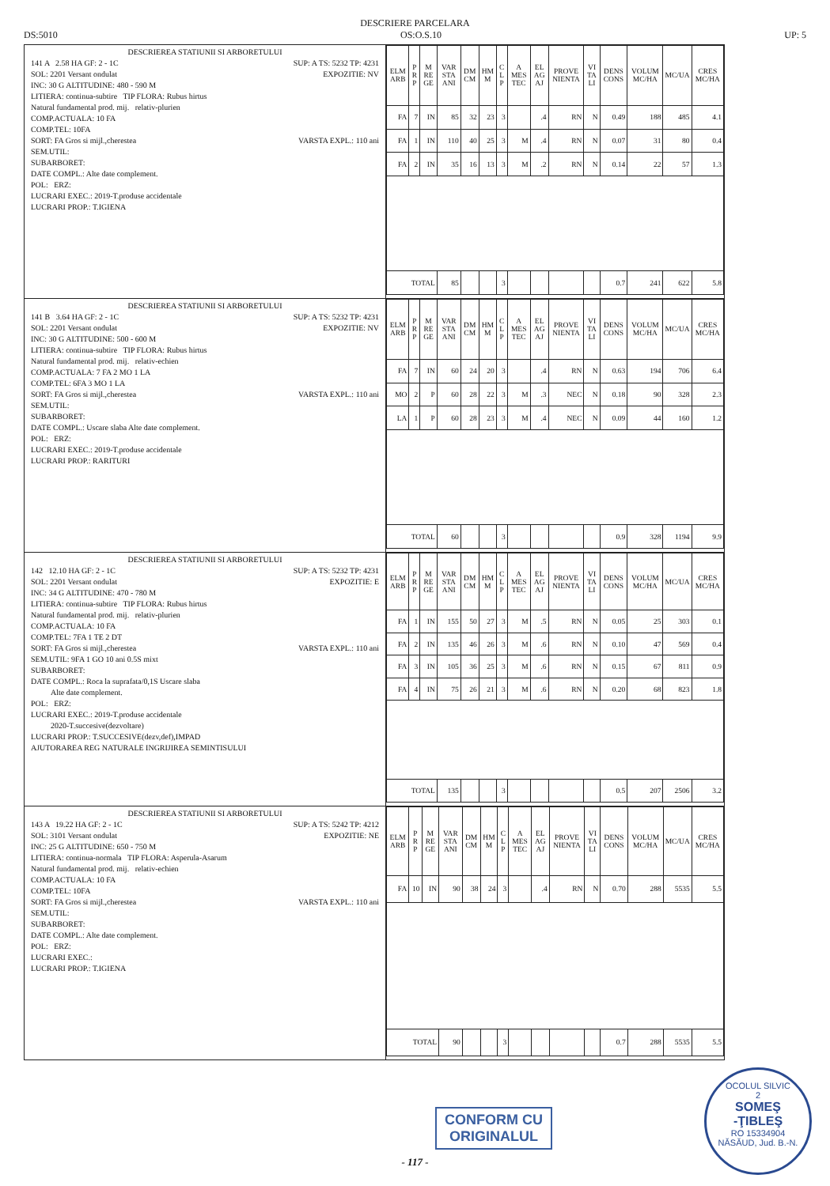DESCRIERE PARCELARA
DS:5010 OS:O.S.10 UP: 5
| DESCRIEREA STATIUNII SI ARBORETULUI 141 A 2.58 HA GF: 2 - 1C SUP: A TS: 5232 TP: 4231 SOL: 2201 Versant ondulat EXPOZITIE: NV INC: 30 G ALTITUDINE: 480 - 590 M LITIERA: continua-subtire TIP FLORA: Rubus hirtus Natural fundamental prod. mij. relativ-plurien COMP.ACTUALA: 10 FA COMP.TEL: 10FA SORT: FA Gros si mijl.,cherestea VARSTA EXPL.: 110 ani SEM.UTIL: SUBARBORET: DATE COMPL.: Alte date complement. POL: ERZ: LUCRARI EXEC.: 2019-T.produse accidentale LUCRARI PROP.: T.IGIENA | / ELM ARB / P R P / M RE GE / VAR STA ANI / DM CM / HM M / C L P / A MES TEC / EL AG AJ / PROVE NIENTA / VI TA LI / DENS CONS / VOLUM MC/HA / MC/UA / CRES MC/HA / / --- / --- / --- / --- / --- / --- / --- / --- / --- / --- / --- / --- / --- / --- / --- / / FA / 7 / IN / 85 / 32 / 23 / 3 / / .4 / RN / N / 0.49 / 188 / 485 / 4.1 / / FA / 1 / IN / 110 / 40 / 25 / 3 / M / .4 / RN / N / 0.07 / 31 / 80 / 0.4 / / FA / 2 / IN / 35 / 16 / 13 / 3 / M / .2 / RN / N / 0.14 / 22 / 57 / 1.3 / / TOTAL / / / 85 / / / 3 / / / / / 0.7 / 241 / 622 / 5.8 / |
| DESCRIEREA STATIUNII SI ARBORETULUI 141 B 3.64 HA GF: 2 - 1C SUP: A TS: 5232 TP: 4231 SOL: 2201 Versant ondulat EXPOZITIE: NV INC: 30 G ALTITUDINE: 500 - 600 M LITIERA: continua-subtire TIP FLORA: Rubus hirtus Natural fundamental prod. mij. relativ-echien COMP.ACTUALA: 7 FA 2 MO 1 LA COMP.TEL: 6FA 3 MO 1 LA SORT: FA Gros si mijl.,cherestea VARSTA EXPL.: 110 ani SEM.UTIL: SUBARBORET: DATE COMPL.: Uscare slaba Alte date complement. POL: ERZ: LUCRARI EXEC.: 2019-T.produse accidentale LUCRARI PROP.: RARITURI | / ELM ARB / P R P / M RE GE / VAR STA ANI / DM CM / HM M / C L P / A MES TEC / EL AG AJ / PROVE NIENTA / VI TA LI / DENS CONS / VOLUM MC/HA / MC/UA / CRES MC/HA / / --- / --- / --- / --- / --- / --- / --- / --- / --- / --- / --- / --- / --- / --- / --- / / FA / 7 / IN / 60 / 24 / 20 / 3 / / .4 / RN / N / 0.63 / 194 / 706 / 6.4 / / MO / 2 / P / 60 / 28 / 22 / 3 / M / .3 / NEC / N / 0.18 / 90 / 328 / 2.3 / / LA / 1 / P / 60 / 28 / 23 / 3 / M / .4 / NEC / N / 0.09 / 44 / 160 / 1.2 / / TOTAL / / / 60 / / / 3 / / / / / 0.9 / 328 / 1194 / 9.9 / |
| DESCRIEREA STATIUNII SI ARBORETULUI 142 12.10 HA GF: 2 - 1C SUP: A TS: 5232 TP: 4231 SOL: 2201 Versant ondulat EXPOZITIE: E INC: 34 G ALTITUDINE: 470 - 780 M LITIERA: continua-subtire TIP FLORA: Rubus hirtus Natural fundamental prod. mij. relativ-plurien COMP.ACTUALA: 10 FA COMP.TEL: 7FA 1 TE 2 DT SORT: FA Gros si mijl.,cherestea VARSTA EXPL.: 110 ani SEM.UTIL: 9FA 1 GO 10 ani 0.5S mixt SUBARBORET: DATE COMPL.: Roca la suprafata/0,1S Uscare slaba Alte date complement. POL: ERZ: LUCRARI EXEC.: 2019-T.produse accidentale 2020-T.succesive(dezvoltare) LUCRARI PROP.: T.SUCCESIVE(dezv,def),IMPAD AJUTORAREA REG NATURALE INGRIJIREA SEMINTISULUI | / ELM ARB / P R P / M RE GE / VAR STA ANI / DM CM / HM M / C L P / A MES TEC / EL AG AJ / PROVE NIENTA / VI TA LI / DENS CONS / VOLUM MC/HA / MC/UA / CRES MC/HA / / --- / --- / --- / --- / --- / --- / --- / --- / --- / --- / --- / --- / --- / --- / --- / / FA / 1 / IN / 155 / 50 / 27 / 3 / M / .5 / RN / N / 0.05 / 25 / 303 / 0.1 / / FA / 2 / IN / 135 / 46 / 26 / 3 / M / .6 / RN / N / 0.10 / 47 / 569 / 0.4 / / FA / 3 / IN / 105 / 36 / 25 / 3 / M / .6 / RN / N / 0.15 / 67 / 811 / 0.9 / / FA / 4 / IN / 75 / 26 / 21 / 3 / M / .6 / RN / N / 0.20 / 68 / 823 / 1.8 / / TOTAL / / / 135 / / / 3 / / / / / 0.5 / 207 / 2506 / 3.2 / |
| DESCRIEREA STATIUNII SI ARBORETULUI 143 A 19.22 HA GF: 2 - 1C SUP: A TS: 5242 TP: 4212 SOL: 3101 Versant ondulat EXPOZITIE: NE INC: 25 G ALTITUDINE: 650 - 750 M LITIERA: continua-normala TIP FLORA: Asperula-Asarum Natural fundamental prod. mij. relativ-echien COMP.ACTUALA: 10 FA COMP.TEL: 10FA SORT: FA Gros si mijl.,cherestea VARSTA EXPL.: 110 ani SEM.UTIL: SUBARBORET: DATE COMPL.: Alte date complement. POL: ERZ: LUCRARI EXEC.: LUCRARI PROP.: T.IGIENA | / ELM ARB / P R P / M RE GE / VAR STA ANI / DM CM / HM M / C L P / A MES TEC / EL AG AJ / PROVE NIENTA / VI TA LI / DENS CONS / VOLUM MC/HA / MC/UA / CRES MC/HA / / --- / --- / --- / --- / --- / --- / --- / --- / --- / --- / --- / --- / --- / --- / --- / / FA / 10 / IN / 90 / 38 / 24 / 3 / / .4 / RN / N / 0.70 / 288 / 5535 / 5.5 / / TOTAL / / / 90 / / / 3 / / / / / 0.7 / 288 / 5535 / 5.5 / |
CONFORM CU
ORIGINALUL
OCOLUL SILVIC
2
SOMEŞ
-ŢIBLEŞ
RO 15334904
NĂSĂUD, Jud. B.-N.
- 117 -